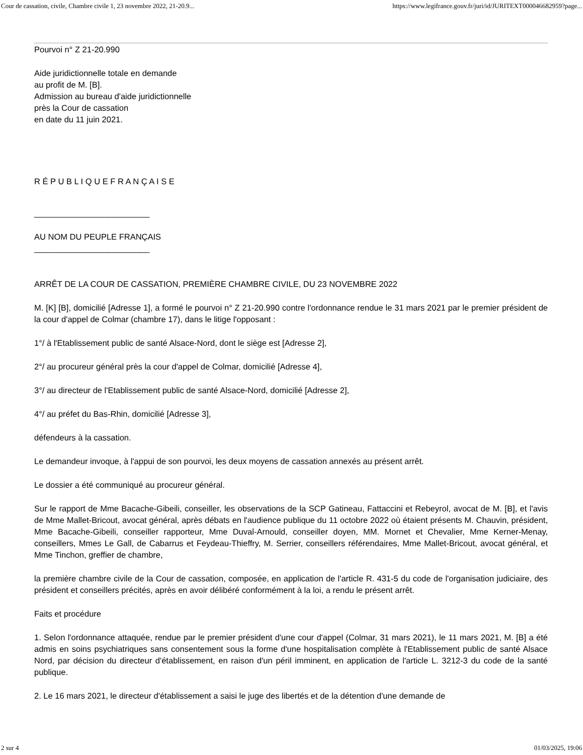Cour de cassation, civile, Chambre civile 1, 23 novembre 2022, 21-20.9... https://www.legifrance.gouv.fr/juri/id/JURITEXT000046682959?page...
Pourvoi n° Z 21-20.990
Aide juridictionnelle totale en demande
au profit de M. [B].
Admission au bureau d'aide juridictionnelle
près la Cour de cassation
en date du 11 juin 2021.
R É P U B L I Q U E F R A N Ç A I S E
_________________________
AU NOM DU PEUPLE FRANÇAIS
_________________________
ARRÊT DE LA COUR DE CASSATION, PREMIÈRE CHAMBRE CIVILE, DU 23 NOVEMBRE 2022
M. [K] [B], domicilié [Adresse 1], a formé le pourvoi n° Z 21-20.990 contre l'ordonnance rendue le 31 mars 2021 par le premier président de la cour d'appel de Colmar (chambre 17), dans le litige l'opposant :
1°/ à l'Etablissement public de santé Alsace-Nord, dont le siège est [Adresse 2],
2°/ au procureur général près la cour d'appel de Colmar, domicilié [Adresse 4],
3°/ au directeur de l'Etablissement public de santé Alsace-Nord, domicilié [Adresse 2],
4°/ au préfet du Bas-Rhin, domicilié [Adresse 3],
défendeurs à la cassation.
Le demandeur invoque, à l'appui de son pourvoi, les deux moyens de cassation annexés au présent arrêt.
Le dossier a été communiqué au procureur général.
Sur le rapport de Mme Bacache-Gibeili, conseiller, les observations de la SCP Gatineau, Fattaccini et Rebeyrol, avocat de M. [B], et l'avis de Mme Mallet-Bricout, avocat général, après débats en l'audience publique du 11 octobre 2022 où étaient présents M. Chauvin, président, Mme Bacache-Gibeili, conseiller rapporteur, Mme Duval-Arnould, conseiller doyen, MM. Mornet et Chevalier, Mme Kerner-Menay, conseillers, Mmes Le Gall, de Cabarrus et Feydeau-Thieffry, M. Serrier, conseillers référendaires, Mme Mallet-Bricout, avocat général, et Mme Tinchon, greffier de chambre,
la première chambre civile de la Cour de cassation, composée, en application de l'article R. 431-5 du code de l'organisation judiciaire, des président et conseillers précités, après en avoir délibéré conformément à la loi, a rendu le présent arrêt.
Faits et procédure
1. Selon l'ordonnance attaquée, rendue par le premier président d'une cour d'appel (Colmar, 31 mars 2021), le 11 mars 2021, M. [B] a été admis en soins psychiatriques sans consentement sous la forme d'une hospitalisation complète à l'Etablissement public de santé Alsace Nord, par décision du directeur d'établissement, en raison d'un péril imminent, en application de l'article L. 3212-3 du code de la santé publique.
2. Le 16 mars 2021, le directeur d'établissement a saisi le juge des libertés et de la détention d'une demande de
2 sur 4 01/03/2025, 19:06